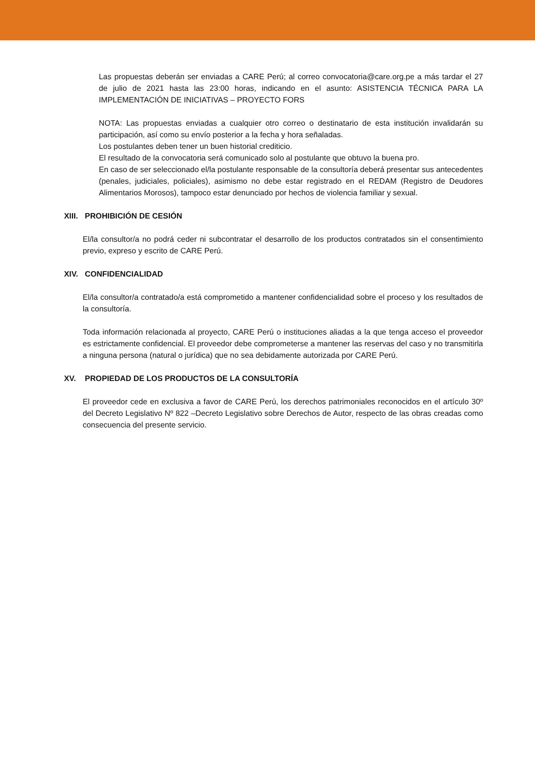Las propuestas deberán ser enviadas a CARE Perú; al correo convocatoria@care.org.pe a más tardar el 27 de julio de 2021 hasta las 23:00 horas, indicando en el asunto: ASISTENCIA TÉCNICA PARA LA IMPLEMENTACIÓN DE INICIATIVAS – PROYECTO FORS
NOTA: Las propuestas enviadas a cualquier otro correo o destinatario de esta institución invalidarán su participación, así como su envío posterior a la fecha y hora señaladas.
Los postulantes deben tener un buen historial crediticio.
El resultado de la convocatoria será comunicado solo al postulante que obtuvo la buena pro.
En caso de ser seleccionado el/la postulante responsable de la consultoría deberá presentar sus antecedentes (penales, judiciales, policiales), asimismo no debe estar registrado en el REDAM (Registro de Deudores Alimentarios Morosos), tampoco estar denunciado por hechos de violencia familiar y sexual.
XIII. PROHIBICIÓN DE CESIÓN
El/la consultor/a no podrá ceder ni subcontratar el desarrollo de los productos contratados sin el consentimiento previo, expreso y escrito de CARE Perú.
XIV. CONFIDENCIALIDAD
El/la consultor/a contratado/a está comprometido a mantener confidencialidad sobre el proceso y los resultados de la consultoría.
Toda información relacionada al proyecto, CARE Perú o instituciones aliadas a la que tenga acceso el proveedor es estrictamente confidencial. El proveedor debe comprometerse a mantener las reservas del caso y no transmitirla a ninguna persona (natural o jurídica) que no sea debidamente autorizada por CARE Perú.
XV. PROPIEDAD DE LOS PRODUCTOS DE LA CONSULTORÍA
El proveedor cede en exclusiva a favor de CARE Perú, los derechos patrimoniales reconocidos en el artículo 30º del Decreto Legislativo Nº 822 –Decreto Legislativo sobre Derechos de Autor, respecto de las obras creadas como consecuencia del presente servicio.